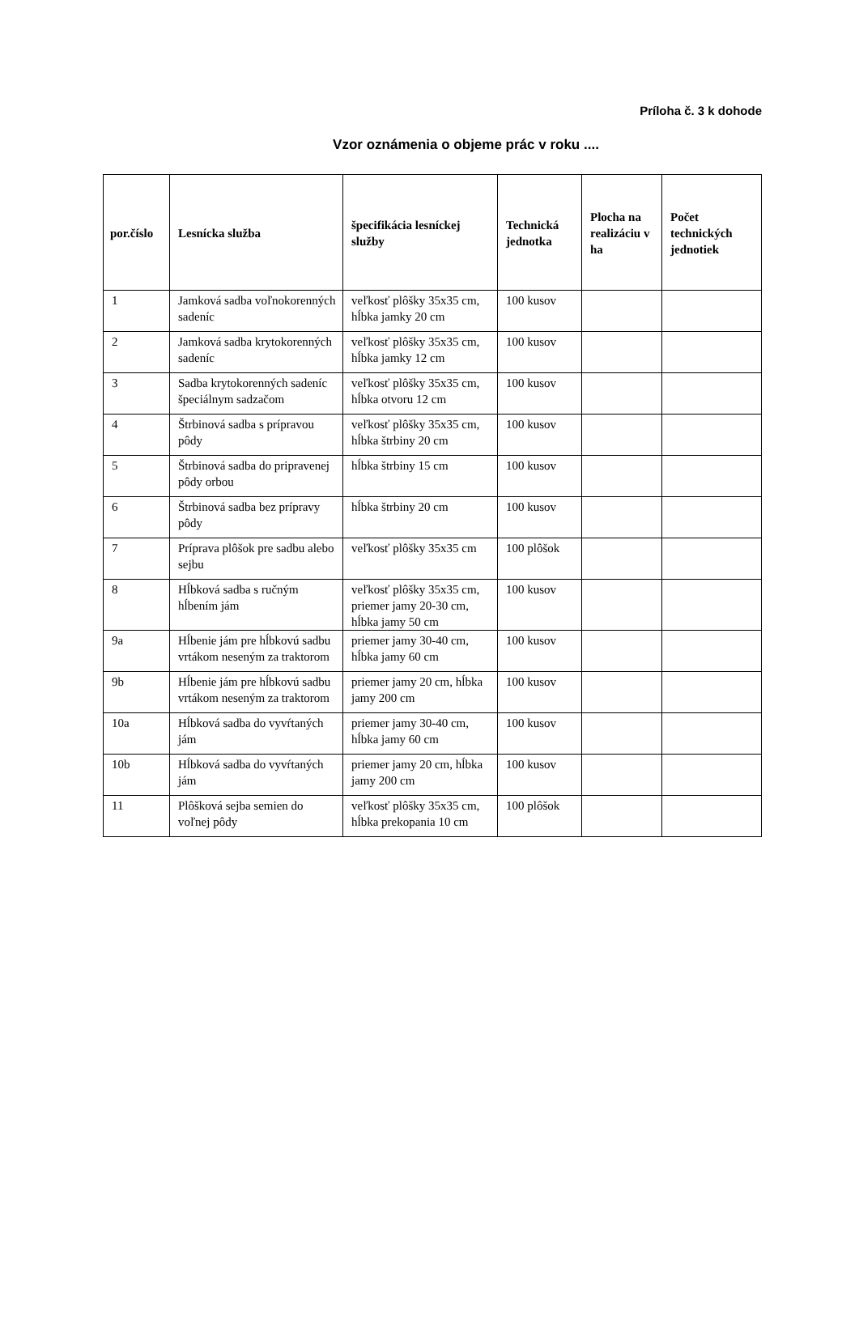Príloha č. 3 k dohode
Vzor oznámenia o objeme prác v roku ....
| por.číslo | Lesnícka služba | špecifikácia lesníckej služby | Technická jednotka | Plocha na realizáciu v ha | Počet technických jednotiek |
| --- | --- | --- | --- | --- | --- |
| 1 | Jamková sadba voľnokorenných sadeníc | veľkosť plôšky 35x35 cm, hĺbka jamky 20 cm | 100 kusov | | |
| 2 | Jamková sadba krytokorenných sadeníc | veľkosť plôšky 35x35 cm, hĺbka jamky 12 cm | 100 kusov | | |
| 3 | Sadba krytokorenných sadeníc špeciálnym sadzačom | veľkosť plôšky 35x35 cm, hĺbka otvoru 12 cm | 100 kusov | | |
| 4 | Štrbinová sadba s prípravou pôdy | veľkosť plôšky 35x35 cm, hĺbka štrbiny 20 cm | 100 kusov | | |
| 5 | Štrbinová sadba do pripravenej pôdy orbou | hĺbka štrbiny 15 cm | 100 kusov | | |
| 6 | Štrbinová sadba bez prípravy pôdy | hĺbka štrbiny 20 cm | 100 kusov | | |
| 7 | Príprava plôšok pre sadbu alebo sejbu | veľkosť plôšky 35x35 cm | 100 plôšok | | |
| 8 | Hĺbková sadba s ručným hĺbením jám | veľkosť plôšky 35x35 cm, priemer jamy 20-30 cm, hĺbka jamy 50 cm | 100 kusov | | |
| 9a | Hĺbenie jám pre hĺbkovú sadbu vrtákom neseným za traktorom | priemer jamy 30-40 cm, hĺbka jamy 60 cm | 100 kusov | | |
| 9b | Hĺbenie jám pre hĺbkovú sadbu vrtákom neseným za traktorom | priemer jamy 20 cm, hĺbka jamy 200 cm | 100 kusov | | |
| 10a | Hĺbková sadba do vyvŕtaných jám | priemer jamy 30-40 cm, hĺbka jamy 60 cm | 100 kusov | | |
| 10b | Hĺbková sadba do vyvŕtaných jám | priemer jamy 20 cm, hĺbka jamy 200 cm | 100 kusov | | |
| 11 | Plôšková sejba semien do voľnej pôdy | veľkosť plôšky 35x35 cm, hĺbka prekopania 10 cm | 100 plôšok | | |